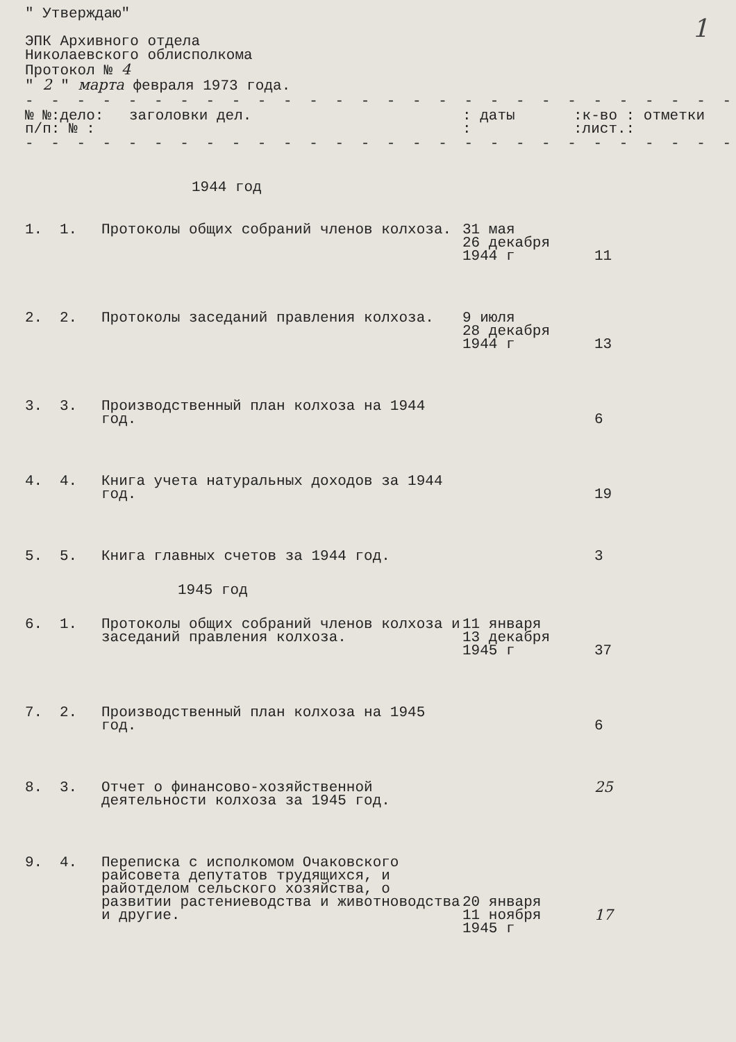1
" Утверждаю"
ЭПК Архивного отдела
Николаевского облисполкома
Протокол № 4
" 2 " марта февраля 1973 года.
- - - - - - - - - - - - - - - - - - - - - - - - - - - - - - - - - - - - - - - - - - -
| № №:дело: п/п: № : | заголовки дел. | : даты : | :к-во : отметки :лист.: |
- - - - - - - - - - - - - - - - - - - - - - - - - - - - - - - - - - - - - - - - - - -
1944 год
| 1. | 1. | Протоколы общих собраний членов колхоза. | 31 мая 26 декабря 1944 г | 11 |
| 2. | 2. | Протоколы заседаний правления колхоза. | 9 июля 28 декабря 1944 г | 13 |
| 3. | 3. | Производственный план колхоза на 1944 год. | | 6 |
| 4. | 4. | Книга учета натуральных доходов за 1944 год. | | 19 |
| 5. | 5. | Книга главных счетов за 1944 год. | | 3 |
| 1945 год | | | | |
| 6. | 1. | Протоколы общих собраний членов колхоза и заседаний правления колхоза. | 11 января 13 декабря 1945 г | 37 |
| 7. | 2. | Производственный план колхоза на 1945 год. | | 6 |
| 8. | 3. | Отчет о финансово-хозяйственной деятельности колхоза за 1945 год. | | 25 |
| 9. | 4. | Переписка с исполкомом Очаковского райсовета депутатов трудящихся, и райотделом сельского хозяйства, о развитии растениеводства и животноводства и другие. | 20 января 11 ноября 1945 г | 17 |